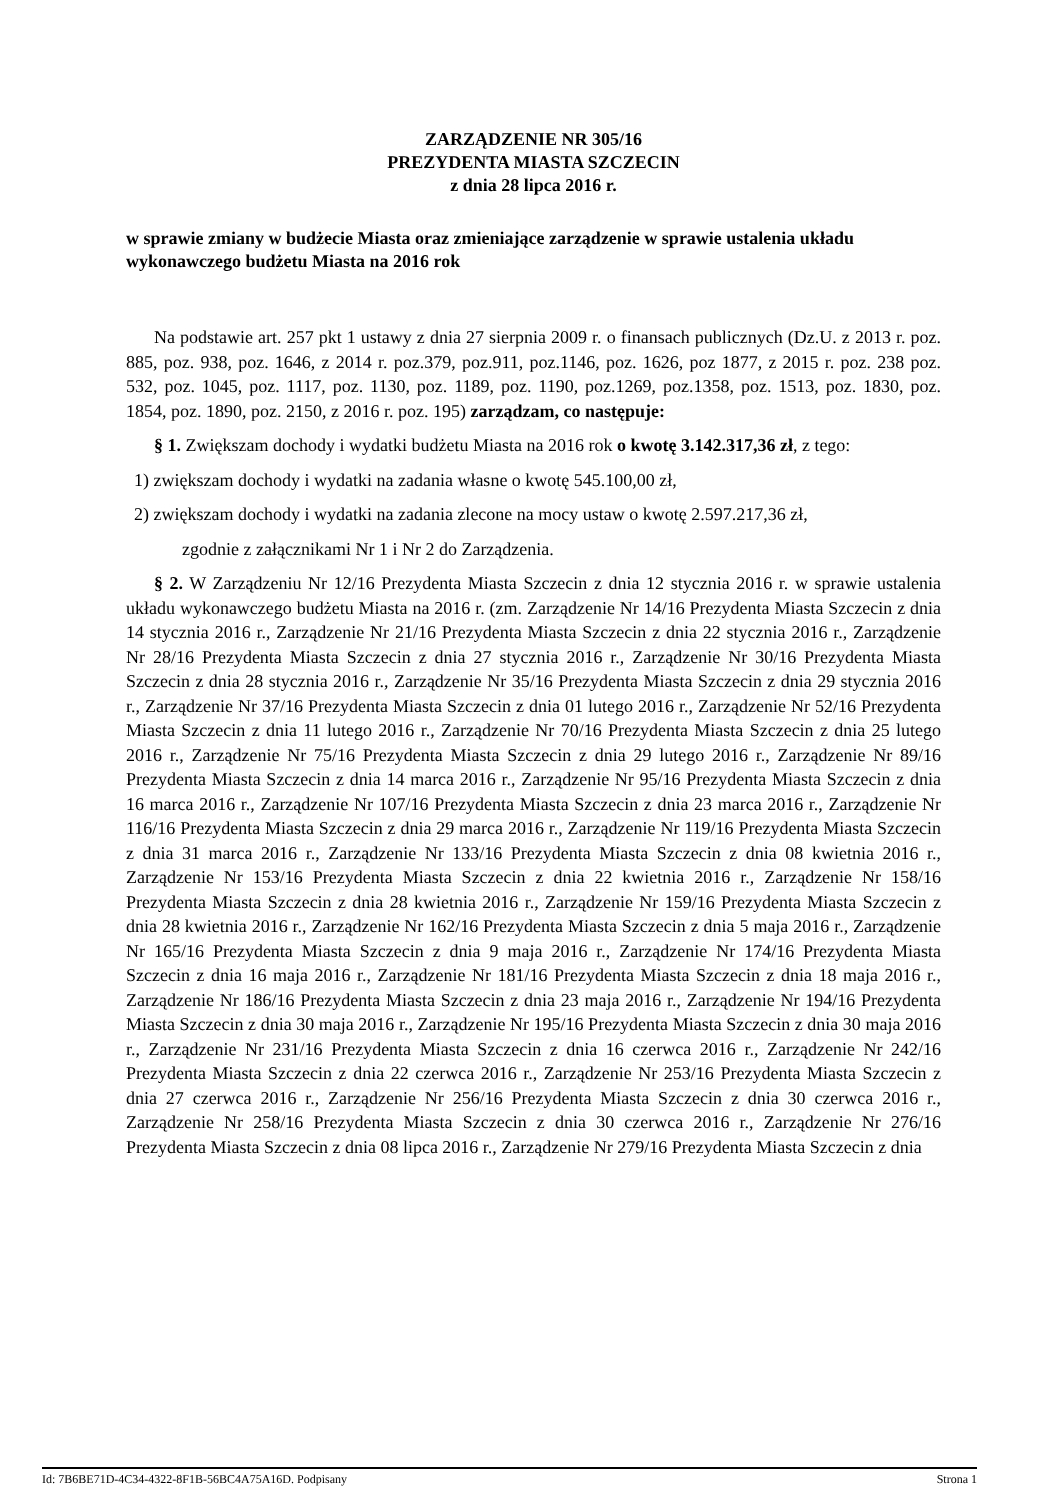ZARZĄDZENIE NR 305/16
PREZYDENTA MIASTA SZCZECIN
z dnia 28 lipca 2016 r.
w sprawie zmiany w budżecie Miasta oraz zmieniające zarządzenie w sprawie ustalenia układu wykonawczego budżetu Miasta na 2016 rok
Na podstawie art. 257 pkt 1 ustawy z dnia 27 sierpnia 2009 r. o finansach publicznych (Dz.U. z 2013 r. poz. 885, poz. 938, poz. 1646, z 2014 r. poz.379, poz.911, poz.1146, poz. 1626, poz 1877, z 2015 r. poz. 238 poz. 532, poz. 1045, poz. 1117, poz. 1130, poz. 1189, poz. 1190, poz.1269, poz.1358, poz. 1513, poz. 1830, poz. 1854, poz. 1890, poz. 2150, z 2016 r. poz. 195) zarządzam, co następuje:
§ 1. Zwiększam dochody i wydatki budżetu Miasta na 2016 rok o kwotę 3.142.317,36 zł, z tego:
1) zwiększam dochody i wydatki na zadania własne o kwotę 545.100,00 zł,
2) zwiększam dochody i wydatki na zadania zlecone na mocy ustaw o kwotę 2.597.217,36 zł,
zgodnie z załącznikami Nr 1 i Nr 2 do Zarządzenia.
§ 2. W Zarządzeniu Nr 12/16 Prezydenta Miasta Szczecin z dnia 12 stycznia 2016 r. w sprawie ustalenia układu wykonawczego budżetu Miasta na 2016 r. (zm. Zarządzenie Nr 14/16 Prezydenta Miasta Szczecin z dnia 14 stycznia 2016 r., Zarządzenie Nr 21/16 Prezydenta Miasta Szczecin z dnia 22 stycznia 2016 r., Zarządzenie Nr 28/16 Prezydenta Miasta Szczecin z dnia 27 stycznia 2016 r., Zarządzenie Nr 30/16 Prezydenta Miasta Szczecin z dnia 28 stycznia 2016 r., Zarządzenie Nr 35/16 Prezydenta Miasta Szczecin z dnia 29 stycznia 2016 r., Zarządzenie Nr 37/16 Prezydenta Miasta Szczecin z dnia 01 lutego 2016 r., Zarządzenie Nr 52/16 Prezydenta Miasta Szczecin z dnia 11 lutego 2016 r., Zarządzenie Nr 70/16 Prezydenta Miasta Szczecin z dnia 25 lutego 2016 r., Zarządzenie Nr 75/16 Prezydenta Miasta Szczecin z dnia 29 lutego 2016 r., Zarządzenie Nr 89/16 Prezydenta Miasta Szczecin z dnia 14 marca 2016 r., Zarządzenie Nr 95/16 Prezydenta Miasta Szczecin z dnia 16 marca 2016 r., Zarządzenie Nr 107/16 Prezydenta Miasta Szczecin z dnia 23 marca 2016 r., Zarządzenie Nr 116/16 Prezydenta Miasta Szczecin z dnia 29 marca 2016 r., Zarządzenie Nr 119/16 Prezydenta Miasta Szczecin z dnia 31 marca 2016 r., Zarządzenie Nr 133/16 Prezydenta Miasta Szczecin z dnia 08 kwietnia 2016 r., Zarządzenie Nr 153/16 Prezydenta Miasta Szczecin z dnia 22 kwietnia 2016 r., Zarządzenie Nr 158/16 Prezydenta Miasta Szczecin z dnia 28 kwietnia 2016 r., Zarządzenie Nr 159/16 Prezydenta Miasta Szczecin z dnia 28 kwietnia 2016 r., Zarządzenie Nr 162/16 Prezydenta Miasta Szczecin z dnia 5 maja 2016 r., Zarządzenie Nr 165/16 Prezydenta Miasta Szczecin z dnia 9 maja 2016 r., Zarządzenie Nr 174/16 Prezydenta Miasta Szczecin z dnia 16 maja 2016 r., Zarządzenie Nr 181/16 Prezydenta Miasta Szczecin z dnia 18 maja 2016 r., Zarządzenie Nr 186/16 Prezydenta Miasta Szczecin z dnia 23 maja 2016 r., Zarządzenie Nr 194/16 Prezydenta Miasta Szczecin z dnia 30 maja 2016 r., Zarządzenie Nr 195/16 Prezydenta Miasta Szczecin z dnia 30 maja 2016 r., Zarządzenie Nr 231/16 Prezydenta Miasta Szczecin z dnia 16 czerwca 2016 r., Zarządzenie Nr 242/16 Prezydenta Miasta Szczecin z dnia 22 czerwca 2016 r., Zarządzenie Nr 253/16 Prezydenta Miasta Szczecin z dnia 27 czerwca 2016 r., Zarządzenie Nr 256/16 Prezydenta Miasta Szczecin z dnia 30 czerwca 2016 r., Zarządzenie Nr 258/16 Prezydenta Miasta Szczecin z dnia 30 czerwca 2016 r., Zarządzenie Nr 276/16 Prezydenta Miasta Szczecin z dnia 08 lipca 2016 r., Zarządzenie Nr 279/16 Prezydenta Miasta Szczecin z dnia
Id: 7B6BE71D-4C34-4322-8F1B-56BC4A75A16D. Podpisany Strona 1